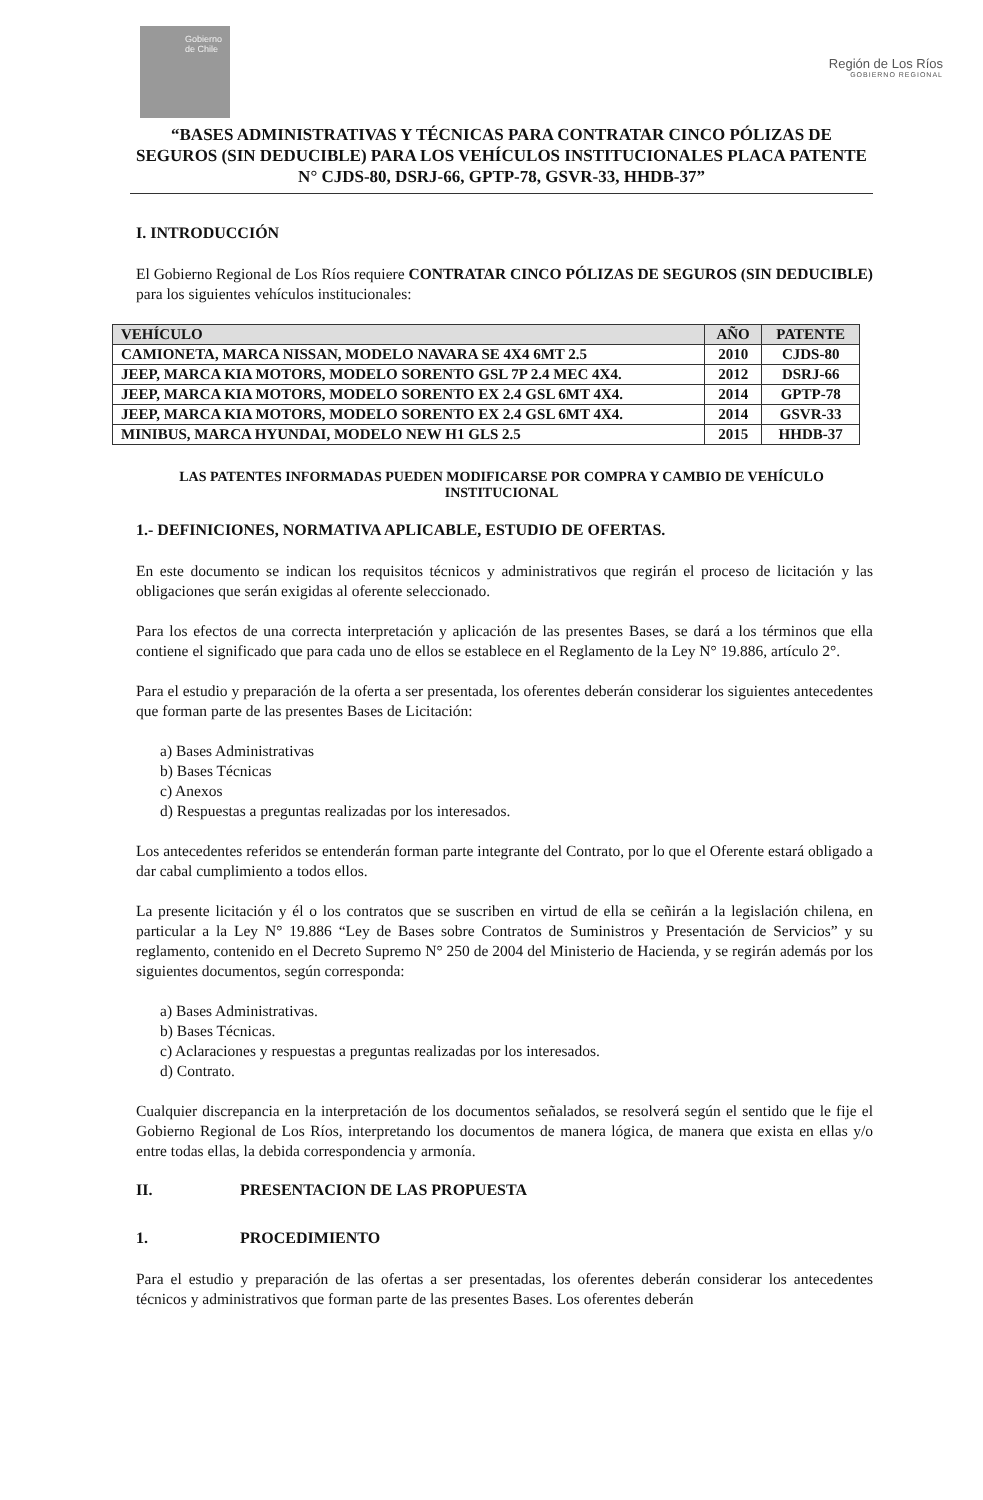Gobierno de Chile
Región de Los Ríos
GOBIERNO REGIONAL
“BASES ADMINISTRATIVAS Y TÉCNICAS PARA CONTRATAR CINCO PÓLIZAS DE SEGUROS (SIN DEDUCIBLE) PARA LOS VEHÍCULOS INSTITUCIONALES PLACA PATENTE N° CJDS-80, DSRJ-66, GPTP-78, GSVR-33, HHDB-37”
I. INTRODUCCIÓN
El Gobierno Regional de Los Ríos requiere CONTRATAR CINCO PÓLIZAS DE SEGUROS (SIN DEDUCIBLE) para los siguientes vehículos institucionales:
| VEHÍCULO | AÑO | PATENTE |
| --- | --- | --- |
| CAMIONETA, MARCA NISSAN, MODELO NAVARA SE 4X4 6MT 2.5 | 2010 | CJDS-80 |
| JEEP, MARCA KIA MOTORS, MODELO SORENTO GSL 7P 2.4 MEC 4X4. | 2012 | DSRJ-66 |
| JEEP, MARCA KIA MOTORS, MODELO SORENTO EX 2.4 GSL 6MT 4X4. | 2014 | GPTP-78 |
| JEEP, MARCA KIA MOTORS, MODELO SORENTO EX 2.4 GSL 6MT 4X4. | 2014 | GSVR-33 |
| MINIBUS, MARCA HYUNDAI, MODELO NEW H1 GLS 2.5 | 2015 | HHDB-37 |
LAS PATENTES INFORMADAS PUEDEN MODIFICARSE POR COMPRA Y CAMBIO DE VEHÍCULO INSTITUCIONAL
1.- DEFINICIONES, NORMATIVA APLICABLE, ESTUDIO DE OFERTAS.
En este documento se indican los requisitos técnicos y administrativos que regirán el proceso de licitación y las obligaciones que serán exigidas al oferente seleccionado.
Para los efectos de una correcta interpretación y aplicación de las presentes Bases, se dará a los términos que ella contiene el significado que para cada uno de ellos se establece en el Reglamento de la Ley N° 19.886, artículo 2°.
Para el estudio y preparación de la oferta a ser presentada, los oferentes deberán considerar los siguientes antecedentes que forman parte de las presentes Bases de Licitación:
a) Bases Administrativas
b) Bases Técnicas
c) Anexos
d) Respuestas a preguntas realizadas por los interesados.
Los antecedentes referidos se entenderán forman parte integrante del Contrato, por lo que el Oferente estará obligado a dar cabal cumplimiento a todos ellos.
La presente licitación y él o los contratos que se suscriben en virtud de ella se ceñirán a la legislación chilena, en particular a la Ley N° 19.886 “Ley de Bases sobre Contratos de Suministros y Presentación de Servicios” y su reglamento, contenido en el Decreto Supremo N° 250 de 2004 del Ministerio de Hacienda, y se regirán además por los siguientes documentos, según corresponda:
a) Bases Administrativas.
b) Bases Técnicas.
c) Aclaraciones y respuestas a preguntas realizadas por los interesados.
d) Contrato.
Cualquier discrepancia en la interpretación de los documentos señalados, se resolverá según el sentido que le fije el Gobierno Regional de Los Ríos, interpretando los documentos de manera lógica, de manera que exista en ellas y/o entre todas ellas, la debida correspondencia y armonía.
II. PRESENTACION DE LAS PROPUESTA
1. PROCEDIMIENTO
Para el estudio y preparación de las ofertas a ser presentadas, los oferentes deberán considerar los antecedentes técnicos y administrativos que forman parte de las presentes Bases. Los oferentes deberán